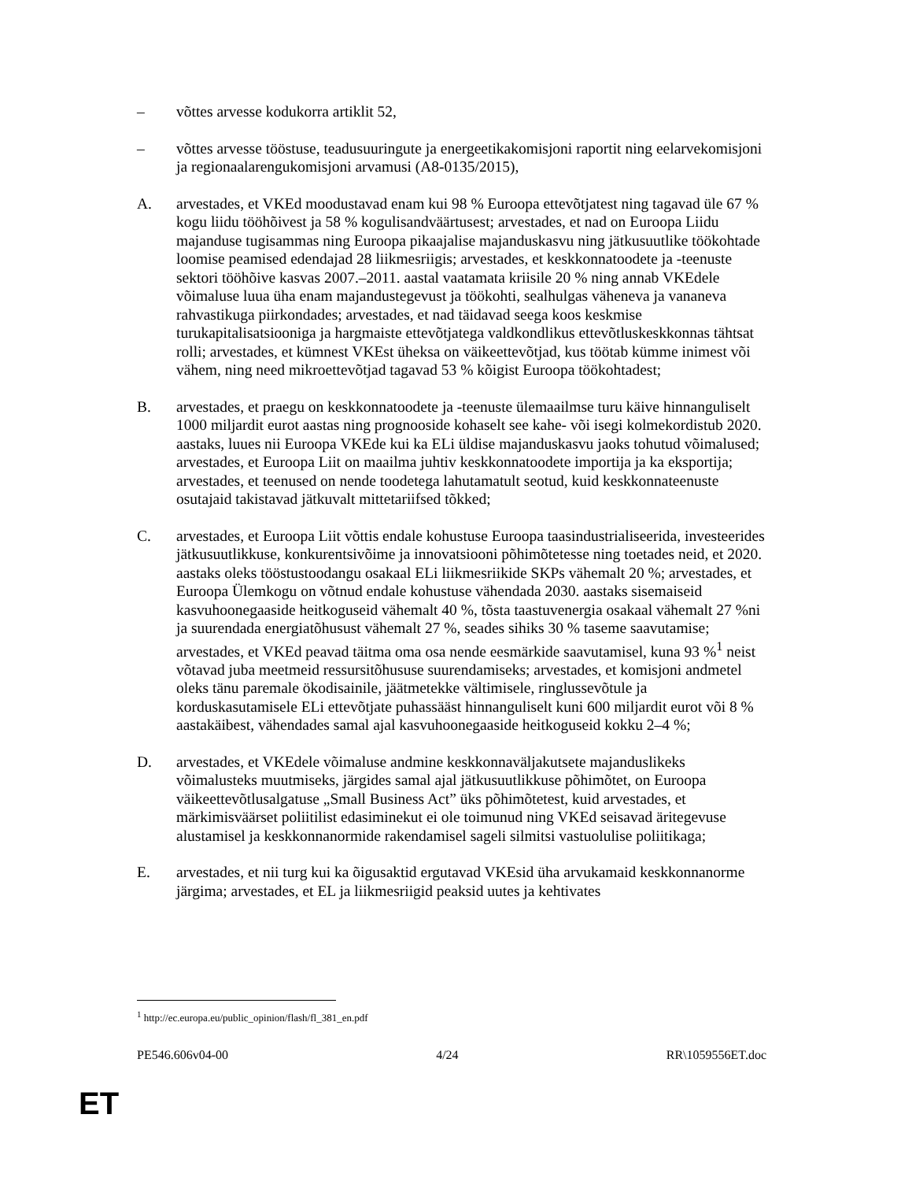– võttes arvesse kodukorra artiklit 52,
– võttes arvesse tööstuse, teadusuuringute ja energeetikakomisjoni raportit ning eelarvekomisjoni ja regionaalarengukomisjoni arvamusi (A8-0135/2015),
A. arvestades, et VKEd moodustavad enam kui 98 % Euroopa ettevõtjatest ning tagavad üle 67 % kogu liidu tööhõivest ja 58 % kogulisandväärtusest; arvestades, et nad on Euroopa Liidu majanduse tugisammas ning Euroopa pikaajalise majanduskasvu ning jätkusuutlike töökohtade loomise peamised edendajad 28 liikmesriigis; arvestades, et keskkonnatoodete ja -teenuste sektori tööhõive kasvas 2007.–2011. aastal vaatamata kriisile 20 % ning annab VKEdele võimaluse luua üha enam majandustegevust ja töökohti, sealhulgas väheneva ja vananeva rahvastikuga piirkondades; arvestades, et nad täidavad seega koos keskmise turukapitalisatsiooniga ja hargmaiste ettevõtjatega valdkondlikus ettevõtluskeskkonnas tähtsat rolli; arvestades, et kümnest VKEst üheksa on väikeettevõtjad, kus töötab kümme inimest või vähem, ning need mikroettevõtjad tagavad 53 % kõigist Euroopa töökohtadest;
B. arvestades, et praegu on keskkonnatoodete ja -teenuste ülemaailmse turu käive hinnanguliselt 1000 miljardit eurot aastas ning prognooside kohaselt see kahe- või isegi kolmekordistub 2020. aastaks, luues nii Euroopa VKEde kui ka ELi üldise majanduskasvu jaoks tohutud võimalused; arvestades, et Euroopa Liit on maailma juhtiv keskkonnatoodete importija ja ka eksportija; arvestades, et teenused on nende toodetega lahutamatult seotud, kuid keskkonnateenuste osutajaid takistavad jätkuvalt mittetariifsed tõkked;
C. arvestades, et Euroopa Liit võttis endale kohustuse Euroopa taasindustrialiseerida, investeerides jätkusuutlikkuse, konkurentsivõime ja innovatsiooni põhimõtetesse ning toetades neid, et 2020. aastaks oleks tööstustoodangu osakaal ELi liikmesriikide SKPs vähemalt 20 %; arvestades, et Euroopa Ülemkogu on võtnud endale kohustuse vähendada 2030. aastaks sisemaiseid kasvuhoonegaaside heitkoguseid vähemalt 40 %, tõsta taastuvenergia osakaal vähemalt 27 %ni ja suurendada energiatõhusust vähemalt 27 %, seades sihiks 30 % taseme saavutamise; arvestades, et VKEd peavad täitma oma osa nende eesmärkide saavutamisel, kuna 93 %<sup>1</sup> neist võtavad juba meetmeid ressursitõhususe suurendamiseks; arvestades, et komisjoni andmetel oleks tänu paremale ökodisainile, jäätmetekke vältimisele, ringlussevõtule ja korduskasutamisele ELi ettevõtjate puhassääst hinnanguliselt kuni 600 miljardit eurot või 8 % aastakäibest, vähendades samal ajal kasvuhoonegaaside heitkoguseid kokku 2–4 %;
D. arvestades, et VKEdele võimaluse andmine keskkonnaväljakutsete majanduslikeks võimalusteks muutmiseks, järgides samal ajal jätkusuutlikkuse põhimõtet, on Euroopa väikeettevõtlusalgatuse „Small Business Act” üks põhimõtetest, kuid arvestades, et märkimisväärset poliitilist edasiminekut ei ole toimunud ning VKEd seisavad äritegevuse alustamisel ja keskkonnanormide rakendamisel sageli silmitsi vastuolulise poliitikaga;
E. arvestades, et nii turg kui ka õigusaktid ergutavad VKEsid üha arvukamaid keskkonnanorme järgima; arvestades, et EL ja liikmesriigid peaksid uutes ja kehtivates
<sup>1</sup> http://ec.europa.eu/public_opinion/flash/fl_381_en.pdf
PE546.606v04-00 4/24 RR\1059556ET.doc
ET